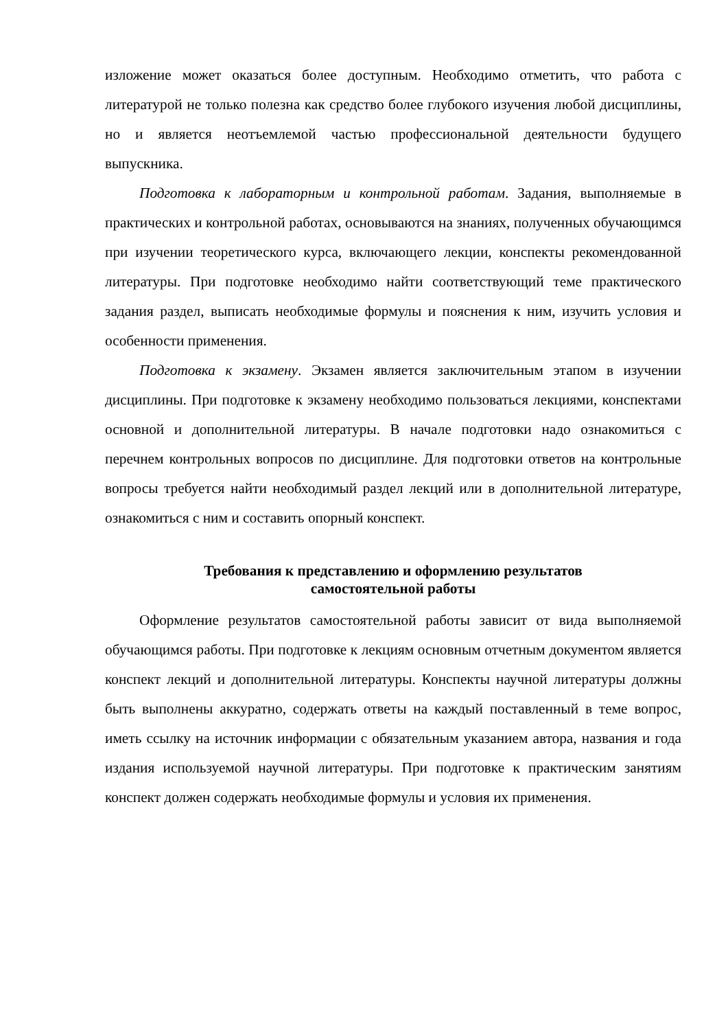изложение может оказаться более доступным. Необходимо отметить, что работа с литературой не только полезна как средство более глубокого изучения любой дисциплины, но и является неотъемлемой частью профессиональной деятельности будущего выпускника.
Подготовка к лабораторным и контрольной работам. Задания, выполняемые в практических и контрольной работах, основываются на знаниях, полученных обучающимся при изучении теоретического курса, включающего лекции, конспекты рекомендованной литературы. При подготовке необходимо найти соответствующий теме практического задания раздел, выписать необходимые формулы и пояснения к ним, изучить условия и особенности применения.
Подготовка к экзамену. Экзамен является заключительным этапом в изучении дисциплины. При подготовке к экзамену необходимо пользоваться лекциями, конспектами основной и дополнительной литературы. В начале подготовки надо ознакомиться с перечнем контрольных вопросов по дисциплине. Для подготовки ответов на контрольные вопросы требуется найти необходимый раздел лекций или в дополнительной литературе, ознакомиться с ним и составить опорный конспект.
Требования к представлению и оформлению результатов
самостоятельной работы
Оформление результатов самостоятельной работы зависит от вида выполняемой обучающимся работы. При подготовке к лекциям основным отчетным документом является конспект лекций и дополнительной литературы. Конспекты научной литературы должны быть выполнены аккуратно, содержать ответы на каждый поставленный в теме вопрос, иметь ссылку на источник информации с обязательным указанием автора, названия и года издания используемой научной литературы. При подготовке к практическим занятиям конспект должен содержать необходимые формулы и условия их применения.